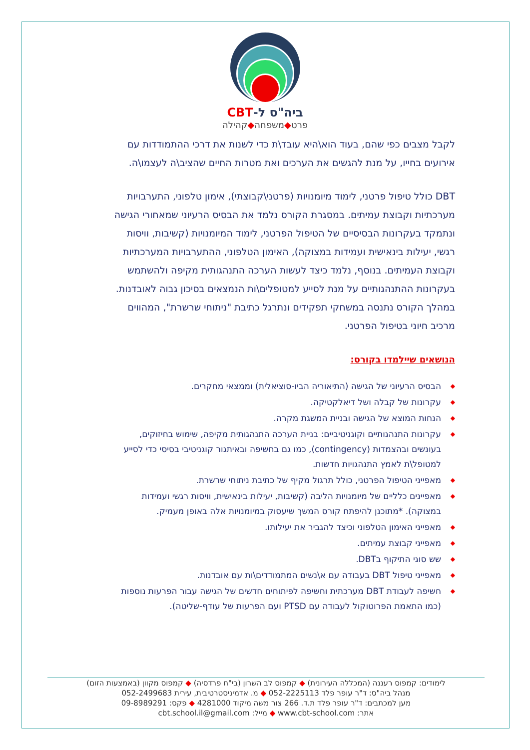ביה"ס ל-CBT
פרט◆משפחה◆קהילה
לקבל מצבים כפי שהם, בעוד הוא\היא עובד\ת כדי לשנות את דרכי ההתמודדות עם אירועים בחייו, על מנת להגשים את הערכים ואת מטרות החיים שהציב\ה לעצמו\ה.
DBT כולל טיפול פרטני, לימוד מיומנויות (פרטני\קבוצתי), אימון טלפוני, התערבויות מערכתיות וקבוצת עמיתים. במסגרת הקורס נלמד את הבסיס הרעיוני שמאחורי הגישה ונתמקד בעקרונות הבסיסיים של הטיפול הפרטני, לימוד המיומנויות (קשיבות, וויסות רגשי, יעילות בינאישית ועמידות במצוקה), האימון הטלפוני, ההתערבויות המערכתיות וקבוצת העמיתים. בנוסף, נלמד כיצד לעשות הערכה התנהגותית מקיפה ולהשתמש בעקרונות ההתנהגותיים על מנת לסייע למטופלים\ות הנמצאים בסיכון גבוה לאובדנות. במהלך הקורס נתנסה במשחקי תפקידים ונתרגל כתיבת "ניתוחי שרשרת", המהווים מרכיב חיוני בטיפול הפרטני.
הנושאים שיילמדו בקורס:
◆ הבסיס הרעיוני של הגישה (התיאוריה הביו-סוציאלית) וממצאי מחקרים.
◆ עקרונות של קבלה ושל דיאלקטיקה.
◆ הנחות המוצא של הגישה ובניית המשגת מקרה.
◆ עקרונות התנהגותיים וקוגניטיביים: בניית הערכה התנהגותית מקיפה, שימוש בחיזוקים, בעונשים ובהצמדות (contingency), כמו גם בחשיפה ובאיתגור קוגניטיבי בסיסי כדי לסייע למטופל\ת לאמץ התנהגויות חדשות.
◆ מאפייני הטיפול הפרטני, כולל תרגול מקיף של כתיבת ניתוחי שרשרת.
◆ מאפיינים כלליים של מיומנויות הליבה (קשיבות, יעילות בינאישית, וויסות רגשי ועמידות במצוקה). *מתוכנן להיפתח קורס המשך שיעסוק במיומנויות אלה באופן מעמיק.
◆ מאפייני האימון הטלפוני וכיצד להגביר את יעילותו.
◆ מאפייני קבוצת עמיתים.
◆ שש סוגי התיקוף בDBT.
◆ מאפייני טיפול DBT בעבודה עם א\נשים המתמודדים\ות עם אובדנות.
◆ חשיפה לעבודת DBT מערכתית וחשיפה לפיתוחים חדשים של הגישה עבור הפרעות נוספות (כמו התאמת הפרוטוקול לעבודה עם PTSD ועם הפרעות של עודף-שליטה).
לימודים: קמפוס רעננה (המכללה העירונית) ◆ קמפוס לב השרון (בי"ח פרדסיה) ◆ קמפוס מקוון (באמצעות הזום)
מנהל ביה"ס: ד"ר עופר פלד 052-2225113 ◆ מ. אדמיניסטרטיבית, עירית 052-2499683
מען למכתבים: ד"ר עופר פלד ת.ד. 266 צור משה מיקוד 4281000 ◆ פקס: 09-8989291
אתר: www.cbt-school.com ◆ מייל: cbt.school.il@gmail.com